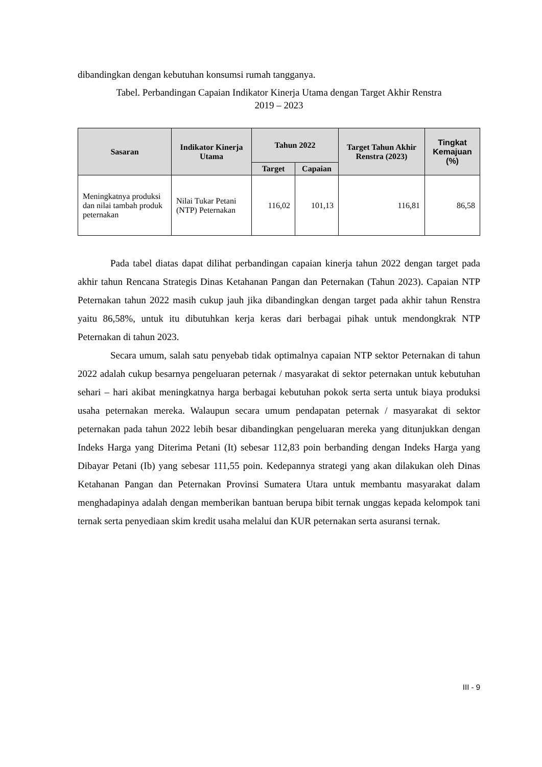dibandingkan dengan kebutuhan konsumsi rumah tangganya.
Tabel. Perbandingan Capaian Indikator Kinerja Utama dengan Target Akhir Renstra
2019 – 2023
| Sasaran | Indikator Kinerja Utama | Tahun 2022 | | Target Tahun Akhir Renstra (2023) | Tingkat Kemajuan (%) |
| --- | --- | --- | --- | --- | --- |
| | | Target | Capaian | | |
| Meningkatnya produksi dan nilai tambah produk peternakan | Nilai Tukar Petani (NTP) Peternakan | 116,02 | 101,13 | 116,81 | 86,58 |
Pada tabel diatas dapat dilihat perbandingan capaian kinerja tahun 2022 dengan target pada akhir tahun Rencana Strategis Dinas Ketahanan Pangan dan Peternakan (Tahun 2023). Capaian NTP Peternakan tahun 2022 masih cukup jauh jika dibandingkan dengan target pada akhir tahun Renstra yaitu 86,58%, untuk itu dibutuhkan kerja keras dari berbagai pihak untuk mendongkrak NTP Peternakan di tahun 2023.
Secara umum, salah satu penyebab tidak optimalnya capaian NTP sektor Peternakan di tahun 2022 adalah cukup besarnya pengeluaran peternak / masyarakat di sektor peternakan untuk kebutuhan sehari – hari akibat meningkatnya harga berbagai kebutuhan pokok serta serta untuk biaya produksi usaha peternakan mereka. Walaupun secara umum pendapatan peternak / masyarakat di sektor peternakan pada tahun 2022 lebih besar dibandingkan pengeluaran mereka yang ditunjukkan dengan Indeks Harga yang Diterima Petani (It) sebesar 112,83 poin berbanding dengan Indeks Harga yang Dibayar Petani (Ib) yang sebesar 111,55 poin. Kedepannya strategi yang akan dilakukan oleh Dinas Ketahanan Pangan dan Peternakan Provinsi Sumatera Utara untuk membantu masyarakat dalam menghadapinya adalah dengan memberikan bantuan berupa bibit ternak unggas kepada kelompok tani ternak serta penyediaan skim kredit usaha melalui dan KUR peternakan serta asuransi ternak.
III - 9